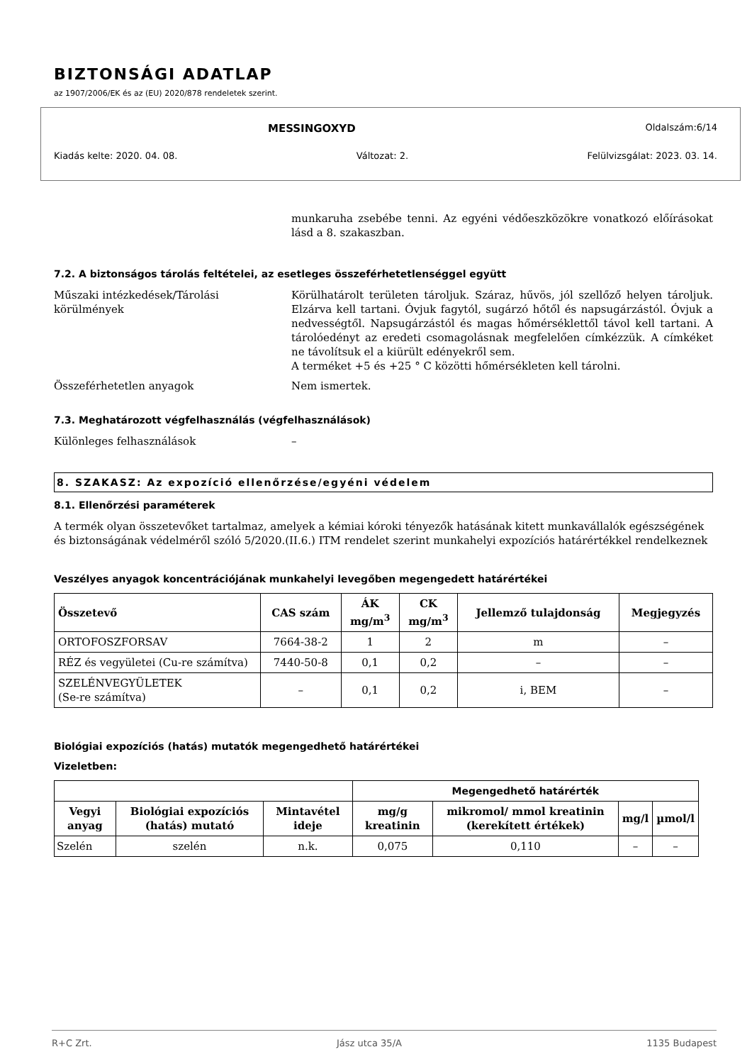BIZTONSÁGI ADATLAP
az 1907/2006/EK és az (EU) 2020/878 rendeletek szerint.
MESSINGOXYD Oldalszám:6/14
Kiadás kelte: 2020. 04. 08. Változat: 2. Felülvizsgálat: 2023. 03. 14.
munkaruha zsebébe tenni. Az egyéni védőeszközökre vonatkozó előírásokat lásd a 8. szakaszban.
7.2. A biztonságos tárolás feltételei, az esetleges összeférhetetlenséggel együtt
Műszaki intézkedések/Tárolási körülmények
Körülhatárolt területen tároljuk. Száraz, hűvös, jól szellőző helyen tároljuk. Elzárva kell tartani. Óvjuk fagytól, sugárzó hőtől és napsugárzástól. Óvjuk a nedvességtől. Napsugárzástól és magas hőmérséklettől távol kell tartani. A tárolóedényt az eredeti csomagolásnak megfelelően címkézzük. A címkéket ne távolítsuk el a kiürült edényekről sem.
A terméket +5 és +25 ° C közötti hőmérsékleten kell tárolni.
Összeférhetetlen anyagok Nem ismertek.
7.3. Meghatározott végfelhasználás (végfelhasználások)
Különleges felhasználások –
8. SZAKASZ: Az expozíció ellenőrzése/egyéni védelem
8.1. Ellenőrzési paraméterek
A termék olyan összetevőket tartalmaz, amelyek a kémiai kóroki tényezők hatásának kitett munkavállalók egészségének és biztonságának védelméről szóló 5/2020.(II.6.) ITM rendelet szerint munkahelyi expozíciós határértékkel rendelkeznek
Veszélyes anyagok koncentrációjának munkahelyi levegőben megengedett határértékei
| Összetevő | CAS szám | ÁK mg/m<sup>3</sup> | CK mg/m<sup>3</sup> | Jellemző tulajdonság | Megjegyzés |
| --- | --- | --- | --- | --- | --- |
| ORTOFOSZFORSAV | 7664-38-2 | 1 | 2 | m | – |
| RÉZ és vegyületei (Cu-re számítva) | 7440-50-8 | 0,1 | 0,2 | – | – |
| SZELÉNVEGYÜLETEK (Se-re számítva) | – | 0,1 | 0,2 | i, BEM | – |
Biológiai expozíciós (hatás) mutatók megengedhető határértékei
Vizeletben:
| | | | Megengedhető határérték | | | |
| Vegyi anyag | Biológiai expozíciós (hatás) mutató | Mintavétel ideje | mg/g kreatinin | mikromol/ mmol kreatinin (kerekített értékek) | mg/l | µmol/l |
| Szelén | szelén | n.k. | 0,075 | 0,110 | – | – |
R+C Zrt. Jász utca 35/A 1135 Budapest